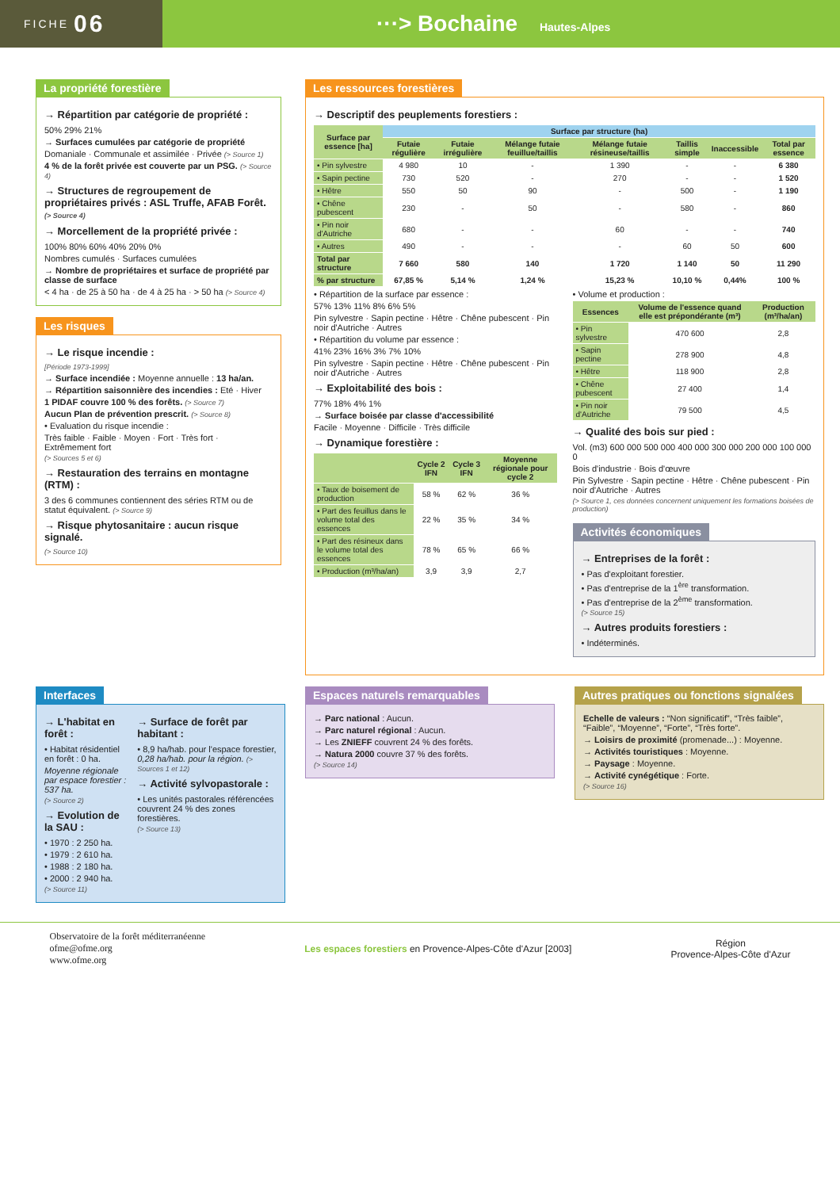FICHE 06
···> Bochaine Hautes-Alpes
La propriété forestière
→ Répartition par catégorie de propriété :
50% 29% 21%
→ Surfaces cumulées par catégorie de propriété
Domaniale · Communale et assimilée · Privée (> Source 1)
4 % de la forêt privée est couverte par un PSG. (> Source 4)
→ Structures de regroupement de propriétaires privés : ASL Truffe, AFAB Forêt. (> Source 4)
→ Morcellement de la propriété privée :
100% 80% 60% 40% 20% 0%
Nombres cumulés · Surfaces cumulées
→ Nombre de propriétaires et surface de propriété par classe de surface
< 4 ha · de 25 à 50 ha · de 4 à 25 ha · > 50 ha (> Source 4)
Les risques
→ Le risque incendie :
[Période 1973-1999]
→ Surface incendiée : Moyenne annuelle : 13 ha/an.
→ Répartition saisonnière des incendies : Eté · Hiver
1 PIDAF couvre 100 % des forêts. (> Source 7)
Aucun Plan de prévention prescrit. (> Source 8)
• Evaluation du risque incendie :
Très faible · Faible · Moyen · Fort · Très fort · Extrêmement fort
(> Sources 5 et 6)
→ Restauration des terrains en montagne (RTM) :
3 des 6 communes contiennent des séries RTM ou de statut équivalent. (> Source 9)
→ Risque phytosanitaire : aucun risque signalé.
(> Source 10)
Les ressources forestières
→ Descriptif des peuplements forestiers :
| Surface par essence [ha] | Surface par structure (ha) | | | | | | |
| --- | --- | --- | --- | --- | --- | --- | --- |
| | Futaie régulière | Futaie irrégulière | Mélange futaie feuillue/taillis | Mélange futaie résineuse/taillis | Taillis simple | Inaccessible | Total par essence |
| • Pin sylvestre | 4 980 | 10 | - | 1 390 | - | - | 6 380 |
| • Sapin pectine | 730 | 520 | - | 270 | - | - | 1 520 |
| • Hêtre | 550 | 50 | 90 | - | 500 | - | 1 190 |
| • Chêne pubescent | 230 | - | 50 | - | 580 | - | 860 |
| • Pin noir d'Autriche | 680 | - | - | 60 | - | - | 740 |
| • Autres | 490 | - | - | - | 60 | 50 | 600 |
| Total par structure | 7 660 | 580 | 140 | 1 720 | 1 140 | 50 | 11 290 |
| % par structure | 67,85 % | 5,14 % | 1,24 % | 15,23 % | 10,10 % | 0,44% | 100 % |
• Répartition de la surface par essence :
57% 13% 11% 8% 6% 5%
Pin sylvestre · Sapin pectine · Hêtre · Chêne pubescent · Pin noir d'Autriche · Autres
• Répartition du volume par essence :
41% 23% 16% 3% 7% 10%
Pin sylvestre · Sapin pectine · Hêtre · Chêne pubescent · Pin noir d'Autriche · Autres
→ Exploitabilité des bois :
77% 18% 4% 1%
→ Surface boisée par classe d'accessibilité
Facile · Moyenne · Difficile · Très difficile
→ Dynamique forestière :
| | Cycle 2 IFN | Cycle 3 IFN | Moyenne régionale pour cycle 2 |
| --- | --- | --- | --- |
| • Taux de boisement de production | 58 % | 62 % | 36 % |
| • Part des feuillus dans le volume total des essences | 22 % | 35 % | 34 % |
| • Part des résineux dans le volume total des essences | 78 % | 65 % | 66 % |
| • Production (m³/ha/an) | 3,9 | 3,9 | 2,7 |
• Volume et production :
| Essences | Volume de l'essence quand elle est prépondérante (m³) | Production (m³/ha/an) |
| --- | --- | --- |
| • Pin sylvestre | 470 600 | 2,8 |
| • Sapin pectine | 278 900 | 4,8 |
| • Hêtre | 118 900 | 2,8 |
| • Chêne pubescent | 27 400 | 1,4 |
| • Pin noir d'Autriche | 79 500 | 4,5 |
→ Qualité des bois sur pied :
Vol. (m3) 600 000 500 000 400 000 300 000 200 000 100 000 0
Bois d'industrie · Bois d'œuvre
Pin Sylvestre · Sapin pectine · Hêtre · Chêne pubescent · Pin noir d'Autriche · Autres
(> Source 1, ces données concernent uniquement les formations boisées de production)
Activités économiques
→ Entreprises de la forêt :
• Pas d'exploitant forestier.
• Pas d'entreprise de la 1<sup>ère</sup> transformation.
• Pas d'entreprise de la 2<sup>ème</sup> transformation.
(> Source 15)
→ Autres produits forestiers :
• Indéterminés.
Interfaces
→ L'habitat en forêt :
• Habitat résidentiel en forêt : 0 ha.
Moyenne régionale par espace forestier : 537 ha.
(> Source 2)
→ Evolution de la SAU :
• 1970 : 2 250 ha.
• 1979 : 2 610 ha.
• 1988 : 2 180 ha.
• 2000 : 2 940 ha.
(> Source 11)
→ Surface de forêt par habitant :
• 8,9 ha/hab. pour l'espace forestier, 0,28 ha/hab. pour la région. (> Sources 1 et 12)
→ Activité sylvopastorale :
• Les unités pastorales référencées couvrent 24 % des zones forestières.
(> Source 13)
Espaces naturels remarquables
→ Parc national : Aucun.
→ Parc naturel régional : Aucun.
→ Les ZNIEFF couvrent 24 % des forêts.
→ Natura 2000 couvre 37 % des forêts.
(> Source 14)
Autres pratiques ou fonctions signalées
Echelle de valeurs : “Non significatif”, “Très faible”, “Faible”, “Moyenne”, “Forte”, “Très forte”.
→ Loisirs de proximité (promenade...) : Moyenne.
→ Activités touristiques : Moyenne.
→ Paysage : Moyenne.
→ Activité cynégétique : Forte.
(> Source 16)
Observatoire de la forêt méditerranéenne
ofme@ofme.org
www.ofme.org
Les espaces forestiers en Provence-Alpes-Côte d'Azur [2003]
Région
Provence-Alpes-Côte d'Azur